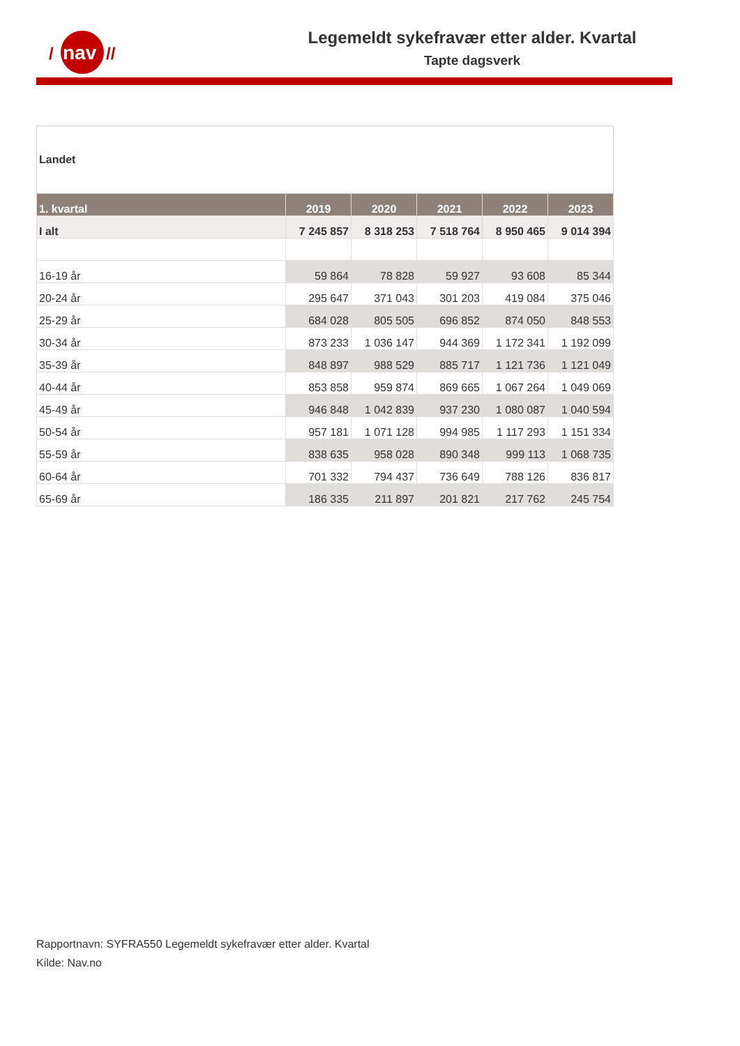nav
/
//
Legemeldt sykefravær etter alder. Kvartal
Tapte dagsverk
| Landet | | | | | |
| 1. kvartal | 2019 | 2020 | 2021 | 2022 | 2023 |
| I alt | 7 245 857 | 8 318 253 | 7 518 764 | 8 950 465 | 9 014 394 |
| 16-19 år | 59 864 | 78 828 | 59 927 | 93 608 | 85 344 |
| 20-24 år | 295 647 | 371 043 | 301 203 | 419 084 | 375 046 |
| 25-29 år | 684 028 | 805 505 | 696 852 | 874 050 | 848 553 |
| 30-34 år | 873 233 | 1 036 147 | 944 369 | 1 172 341 | 1 192 099 |
| 35-39 år | 848 897 | 988 529 | 885 717 | 1 121 736 | 1 121 049 |
| 40-44 år | 853 858 | 959 874 | 869 665 | 1 067 264 | 1 049 069 |
| 45-49 år | 946 848 | 1 042 839 | 937 230 | 1 080 087 | 1 040 594 |
| 50-54 år | 957 181 | 1 071 128 | 994 985 | 1 117 293 | 1 151 334 |
| 55-59 år | 838 635 | 958 028 | 890 348 | 999 113 | 1 068 735 |
| 60-64 år | 701 332 | 794 437 | 736 649 | 788 126 | 836 817 |
| 65-69 år | 186 335 | 211 897 | 201 821 | 217 762 | 245 754 |
Rapportnavn: SYFRA550 Legemeldt sykefravær etter alder. Kvartal
Kilde: Nav.no